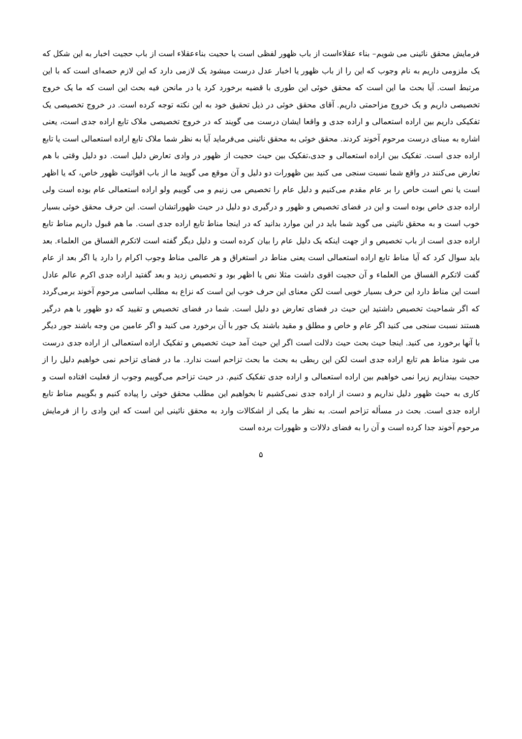فرمایش محقق نائینی می شویم– بناء عقلاءاست از باب ظهور لفظی است یا حجیت بناءعقلاء است از باب حجیت اخبار به این شکل که یک ملزومی داریم به نام وجوب که این را از باب ظهور یا اخبار عدل درست میشود یک لازمی دارد که این لازم حصه‌ای است که با این مرتبط است. آیا بحث ما این است که محقق خوئی این طوری با قضیه برخورد کرد یا در مانحن فیه بحث این است که ما یک خروج تخصیصی داریم و یک خروج مزاحمتی داریم. آقای محقق خوئی در ذیل تحقیق خود به این نکته توجه کرده است. در خروج تخصیصی یک تفکیکی داریم بین اراده استعمالی و اراده جدی و واقعا ایشان درست می گویند که در خروج تخصیصی ملاک تابع اراده جدی است، یعنی اشاره به مبنای درست مرحوم آخوند کردند. محقق خوئی به محقق نائینی می‌فرماید آیا به نظر شما ملاک تابع اراده استعمالی است یا تابع اراده جدی است. تفکیک بین اراده استعمالی و جدی،تفکیک بین حیث حجیت از ظهور در وادی تعارض دلیل است. دو دلیل وقتی با هم تعارض می‌کنند در واقع شما نسبت سنجی می کنید بین ظهورات دو دلیل و آن موقع می گویید ما از باب اقوائیت ظهور خاص، که یا اظهر است یا نص است خاص را بر عام مقدم می‌کنیم و دلیل عام را تخصیص می زنیم و می گوییم ولو اراده استعمالی عام بوده است ولی اراده جدی خاص بوده است و این در فضای تخصیص و ظهور و درگیری دو دلیل در حیث ظهوراتشان است. این حرف محقق خوئی بسیار خوب است و به محقق نائینی می گوید شما باید در این موارد بدانید که در اینجا مناط تابع اراده جدی است. ما هم قبول داریم مناط تابع اراده جدی است از باب تخصیص و از جهت اینکه یک دلیل عام را بیان کرده است و دلیل دیگر گفته است لاتکرم الفساق من العلماء. بعد باید سوال کرد که آیا مناط تابع اراده استعمالی است یعنی مناط در استغراق و هر عالمی مناط وجوب اکرام را دارد یا اگر بعد از عام گفت لاتکرم الفساق من العلماء و آن حجیت اقوی داشت مثلا نص یا اظهر بود و تخصیص زدید و بعد گفتید اراده جدی اکرم عالم عادل است این مناط دارد این حرف بسیار خوبی است لکن معنای این حرف خوب این است که نزاع به مطلب اساسی مرحوم آخوند برمی‌گردد که اگر شماحیث تخصیص داشتید این حیث در فضای تعارض دو دلیل است. شما در فضای تخصیص و تقیید که دو ظهور با هم درگیر هستند نسبت سنجی می کنید اگر عام و خاص و مطلق و مقید باشند یک جور با آن برخورد می کنید و اگر عامین من وجه باشند جور دیگر با آنها برخورد می کنید. اینجا حیث بحث حیث دلالت است اگر این حیث آمد حیث تخصیص و تفکیک اراده استعمالی از اراده جدی درست می شود مناط هم تابع اراده جدی است لکن این ربطی به بحث ما بحث تزاحم است ندارد. ما در فضای تزاحم نمی خواهیم دلیل را از حجیت بیندازیم زیرا نمی خواهیم بین اراده استعمالی و اراده جدی تفکیک کنیم. در حیث تزاحم می‌گوییم وجوب از فعلیت افتاده است و کاری به حیث ظهور دلیل نداریم و دست از اراده جدی نمی‌کشیم تا بخواهیم این مطلب محقق خوئی را پیاده کنیم و بگوییم مناط تابع اراده جدی است. بحث در مسأله تزاحم است. به نظر ما یکی از اشکالات وارد به محقق نائینی این است که این وادی را از فرمایش مرحوم آخوند جدا کرده است و آن را به فضای دلالات و ظهورات برده است
۵